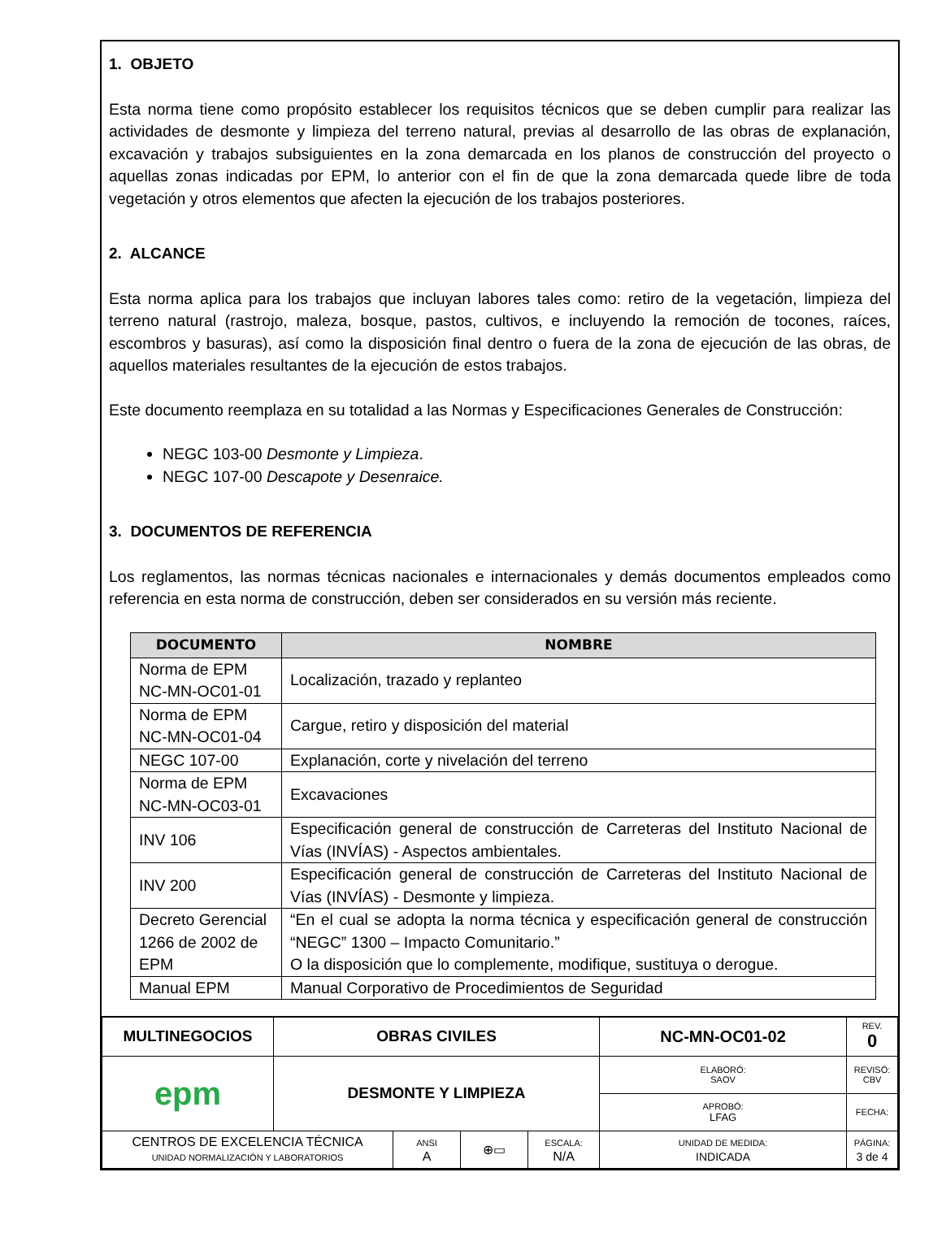1. OBJETO
Esta norma tiene como propósito establecer los requisitos técnicos que se deben cumplir para realizar las actividades de desmonte y limpieza del terreno natural, previas al desarrollo de las obras de explanación, excavación y trabajos subsiguientes en la zona demarcada en los planos de construcción del proyecto o aquellas zonas indicadas por EPM, lo anterior con el fin de que la zona demarcada quede libre de toda vegetación y otros elementos que afecten la ejecución de los trabajos posteriores.
2. ALCANCE
Esta norma aplica para los trabajos que incluyan labores tales como: retiro de la vegetación, limpieza del terreno natural (rastrojo, maleza, bosque, pastos, cultivos, e incluyendo la remoción de tocones, raíces, escombros y basuras), así como la disposición final dentro o fuera de la zona de ejecución de las obras, de aquellos materiales resultantes de la ejecución de estos trabajos.
Este documento reemplaza en su totalidad a las Normas y Especificaciones Generales de Construcción:
NEGC 103-00 Desmonte y Limpieza.
NEGC 107-00 Descapote y Desenraice.
3. DOCUMENTOS DE REFERENCIA
Los reglamentos, las normas técnicas nacionales e internacionales y demás documentos empleados como referencia en esta norma de construcción, deben ser considerados en su versión más reciente.
| DOCUMENTO | NOMBRE |
| --- | --- |
| Norma de EPM NC-MN-OC01-01 | Localización, trazado y replanteo |
| Norma de EPM NC-MN-OC01-04 | Cargue, retiro y disposición del material |
| NEGC 107-00 | Explanación, corte y nivelación del terreno |
| Norma de EPM NC-MN-OC03-01 | Excavaciones |
| INV 106 | Especificación general de construcción de Carreteras del Instituto Nacional de Vías (INVÍAS) - Aspectos ambientales. |
| INV 200 | Especificación general de construcción de Carreteras del Instituto Nacional de Vías (INVÍAS) - Desmonte y limpieza. |
| Decreto Gerencial 1266 de 2002 de EPM | “En el cual se adopta la norma técnica y especificación general de construcción “NEGC” 1300 – Impacto Comunitario.” O la disposición que lo complemente, modifique, sustituya o derogue. |
| Manual EPM | Manual Corporativo de Procedimientos de Seguridad |
| MULTINEGOCIOS | OBRAS CIVILES | | | | NC-MN-OC01-02 | | REV. 0 |
| epm | DESMONTE Y LIMPIEZA | | | | ELABORÓ: SAOV | | REVISÓ: CBV |
| | | | | | APROBÓ: LFAG | | FECHA: |
| CENTROS DE EXCELENCIA TÉCNICA UNIDAD NORMALIZACIÓN Y LABORATORIOS | | ANSI A | ⊕▭ | ESCALA: N/A | UNIDAD DE MEDIDA: INDICADA | PÁGINA: 3 de 4 | |